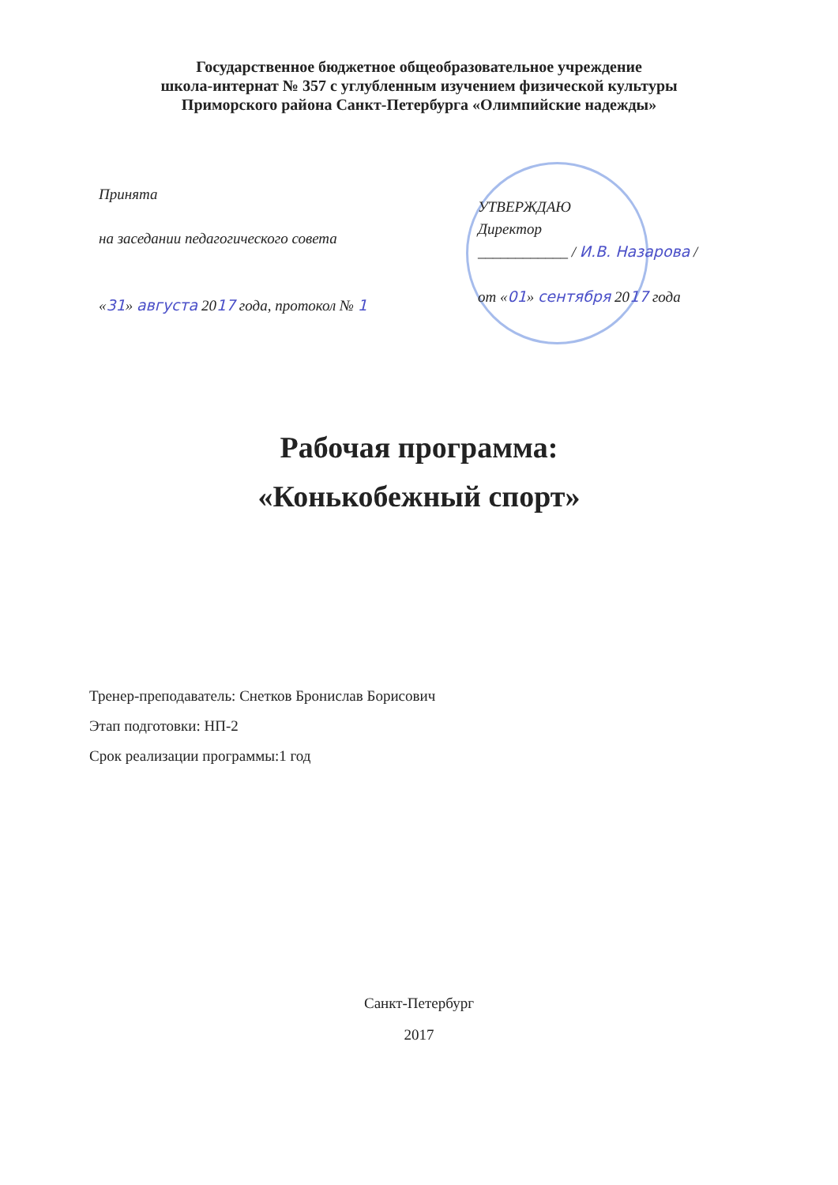Государственное бюджетное общеобразовательное учреждение
школа-интернат № 357 с углубленным изучением физической культуры
Приморского района Санкт-Петербурга «Олимпийские надежды»
Принята
на заседании педагогического совета
«31» августа 2017 года, протокол № 1
УТВЕРЖДАЮ
Директор
____________ / И.В. Назарова /
от «01» сентября 2017 года
Рабочая программа:
«Конькобежный спорт»
Тренер-преподаватель: Снетков Бронислав Борисович
Этап подготовки: НП-2
Срок реализации программы:1 год
Санкт-Петербург
2017